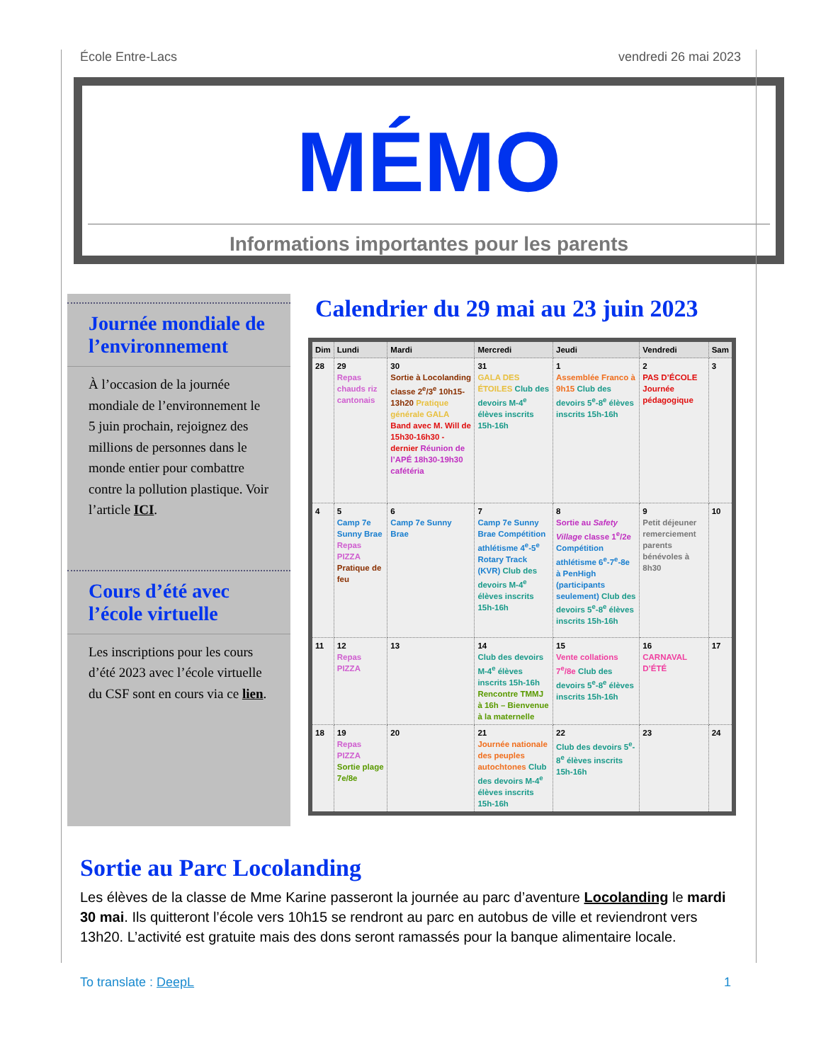École Entre-Lacs vendredi 26 mai 2023
MÉMO
Informations importantes pour les parents
Journée mondiale de l’environnement
À l’occasion de la journée mondiale de l’environnement le 5 juin prochain, rejoignez des millions de personnes dans le monde entier pour combattre contre la pollution plastique. Voir l’article ICI.
Cours d’été avec l’école virtuelle
Les inscriptions pour les cours d’été 2023 avec l’école virtuelle du CSF sont en cours via ce lien.
Calendrier du 29 mai au 23 juin 2023
| Dim | Lundi | Mardi | Mercredi | Jeudi | Vendredi | Sam |
| --- | --- | --- | --- | --- | --- | --- |
| 28 | 29 Repas chauds riz cantonais | 30 Sortie à Locolanding classe 2<sup>e</sup>/3<sup>e</sup> 10h15-13h20 Pratique générale GALA Band avec M. Will de 15h30-16h30 - dernier Réunion de l’APÉ 18h30-19h30 cafétéria | 31 GALA DES ÉTOILES Club des devoirs M-4<sup>e</sup> élèves inscrits 15h-16h | 1 Assemblée Franco à 9h15 Club des devoirs 5<sup>e</sup>-8<sup>e</sup> élèves inscrits 15h-16h | 2 PAS D’ÉCOLE Journée pédagogique | 3 |
| 4 | 5 Camp 7e Sunny Brae Repas PIZZA Pratique de feu | 6 Camp 7e Sunny Brae | 7 Camp 7e Sunny Brae Compétition athlétisme 4<sup>e</sup>-5<sup>e</sup> Rotary Track (KVR) Club des devoirs M-4<sup>e</sup> élèves inscrits 15h-16h | 8 Sortie au Safety Village classe 1<sup>e</sup>/2e Compétition athlétisme 6<sup>e</sup>-7<sup>e</sup>-8e à PenHigh (participants seulement) Club des devoirs 5<sup>e</sup>-8<sup>e</sup> élèves inscrits 15h-16h | 9 Petit déjeuner remerciement parents bénévoles à 8h30 | 10 |
| 11 | 12 Repas PIZZA | 13 | 14 Club des devoirs M-4<sup>e</sup> élèves inscrits 15h-16h Rencontre TMMJ à 16h – Bienvenue à la maternelle | 15 Vente collations 7<sup>e</sup>/8e Club des devoirs 5<sup>e</sup>-8<sup>e</sup> élèves inscrits 15h-16h | 16 CARNAVAL D’ÉTÉ | 17 |
| 18 | 19 Repas PIZZA Sortie plage 7e/8e | 20 | 21 Journée nationale des peuples autochtones Club des devoirs M-4<sup>e</sup> élèves inscrits 15h-16h | 22 Club des devoirs 5<sup>e</sup>-8<sup>e</sup> élèves inscrits 15h-16h | 23 | 24 |
Sortie au Parc Locolanding
Les élèves de la classe de Mme Karine passeront la journée au parc d’aventure Locolanding le mardi 30 mai. Ils quitteront l’école vers 10h15 se rendront au parc en autobus de ville et reviendront vers 13h20. L’activité est gratuite mais des dons seront ramassés pour la banque alimentaire locale.
To translate : DeepL 1